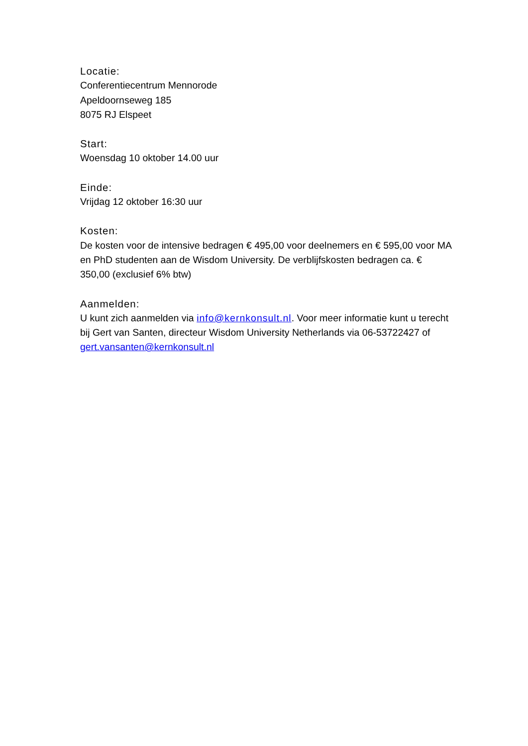Locatie:
Conferentiecentrum Mennorode
Apeldoornseweg 185
8075 RJ Elspeet
Start:
Woensdag 10 oktober 14.00 uur
Einde:
Vrijdag 12 oktober 16:30 uur
Kosten:
De kosten voor de intensive bedragen € 495,00 voor deelnemers en € 595,00 voor MA en PhD studenten aan de Wisdom University. De verblijfskosten bedragen ca. € 350,00 (exclusief 6% btw)
Aanmelden:
U kunt zich aanmelden via info@kernkonsult.nl. Voor meer informatie kunt u terecht bij Gert van Santen, directeur Wisdom University Netherlands via 06-53722427 of gert.vansanten@kernkonsult.nl